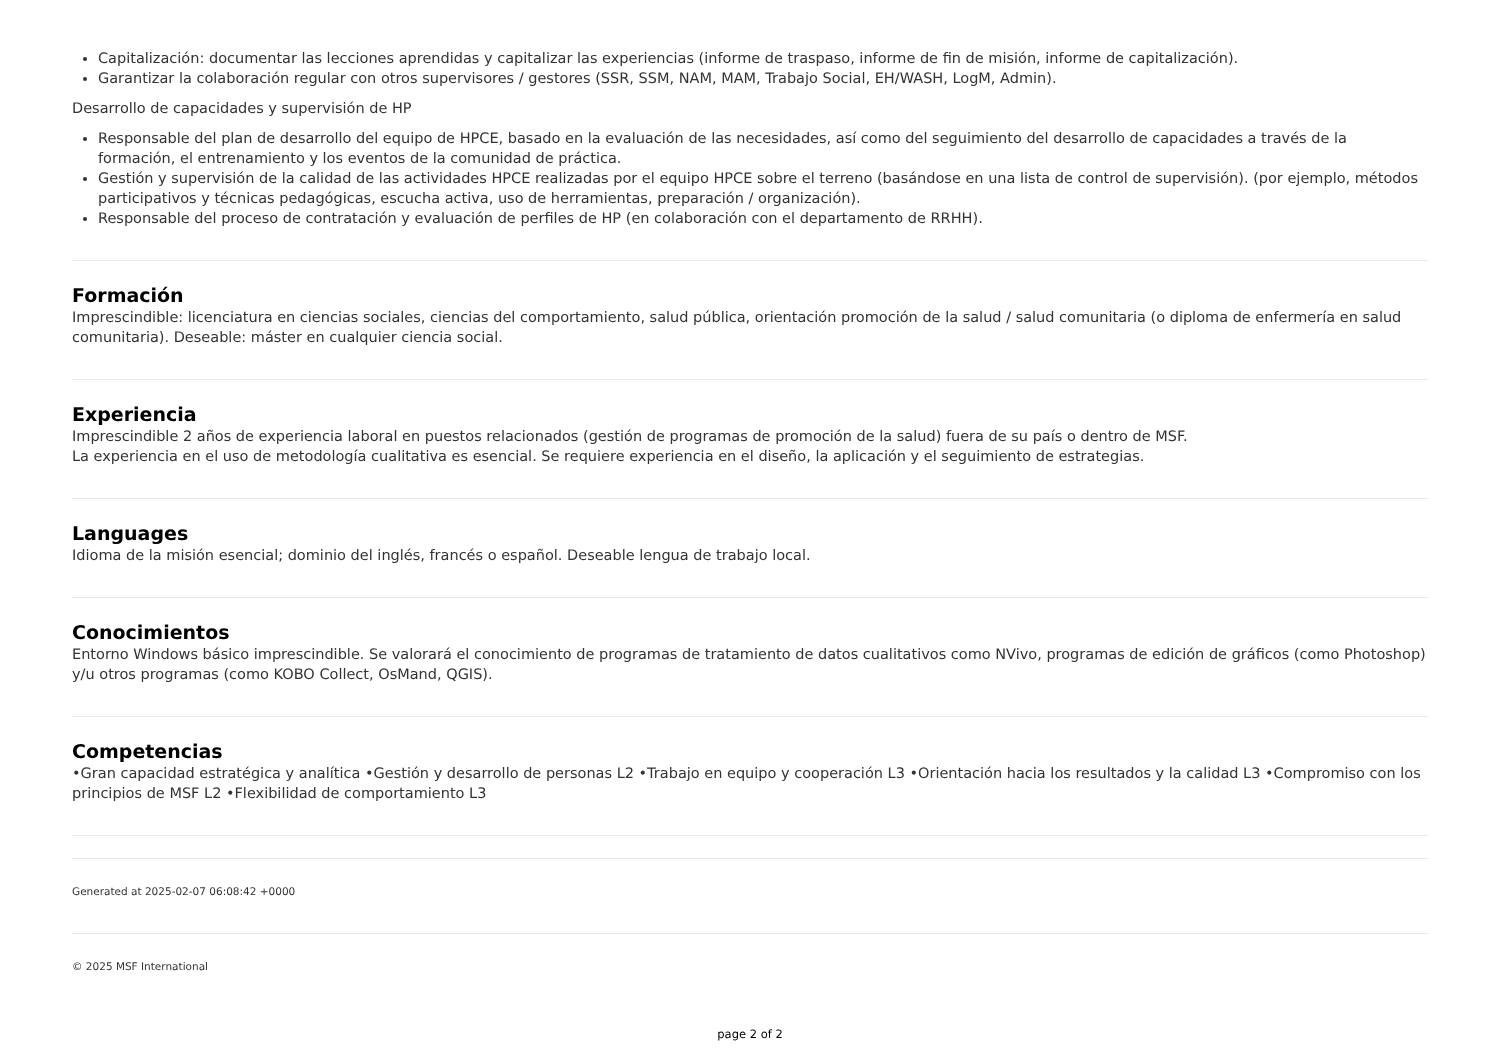Capitalización: documentar las lecciones aprendidas y capitalizar las experiencias (informe de traspaso, informe de fin de misión, informe de capitalización).
Garantizar la colaboración regular con otros supervisores / gestores (SSR, SSM, NAM, MAM, Trabajo Social, EH/WASH, LogM, Admin).
Desarrollo de capacidades y supervisión de HP
Responsable del plan de desarrollo del equipo de HPCE, basado en la evaluación de las necesidades, así como del seguimiento del desarrollo de capacidades a través de la formación, el entrenamiento y los eventos de la comunidad de práctica.
Gestión y supervisión de la calidad de las actividades HPCE realizadas por el equipo HPCE sobre el terreno (basándose en una lista de control de supervisión). (por ejemplo, métodos participativos y técnicas pedagógicas, escucha activa, uso de herramientas, preparación / organización).
Responsable del proceso de contratación y evaluación de perfiles de HP (en colaboración con el departamento de RRHH).
Formación
Imprescindible: licenciatura en ciencias sociales, ciencias del comportamiento, salud pública, orientación promoción de la salud / salud comunitaria (o diploma de enfermería en salud comunitaria). Deseable: máster en cualquier ciencia social.
Experiencia
Imprescindible 2 años de experiencia laboral en puestos relacionados (gestión de programas de promoción de la salud) fuera de su país o dentro de MSF.
La experiencia en el uso de metodología cualitativa es esencial. Se requiere experiencia en el diseño, la aplicación y el seguimiento de estrategias.
Languages
Idioma de la misión esencial; dominio del inglés, francés o español. Deseable lengua de trabajo local.
Conocimientos
Entorno Windows básico imprescindible. Se valorará el conocimiento de programas de tratamiento de datos cualitativos como NVivo, programas de edición de gráficos (como Photoshop) y/u otros programas (como KOBO Collect, OsMand, QGIS).
Competencias
•Gran capacidad estratégica y analítica •Gestión y desarrollo de personas L2 •Trabajo en equipo y cooperación L3 •Orientación hacia los resultados y la calidad L3 •Compromiso con los principios de MSF L2 •Flexibilidad de comportamiento L3
Generated at 2025-02-07 06:08:42 +0000
© 2025 MSF International
page 2 of 2